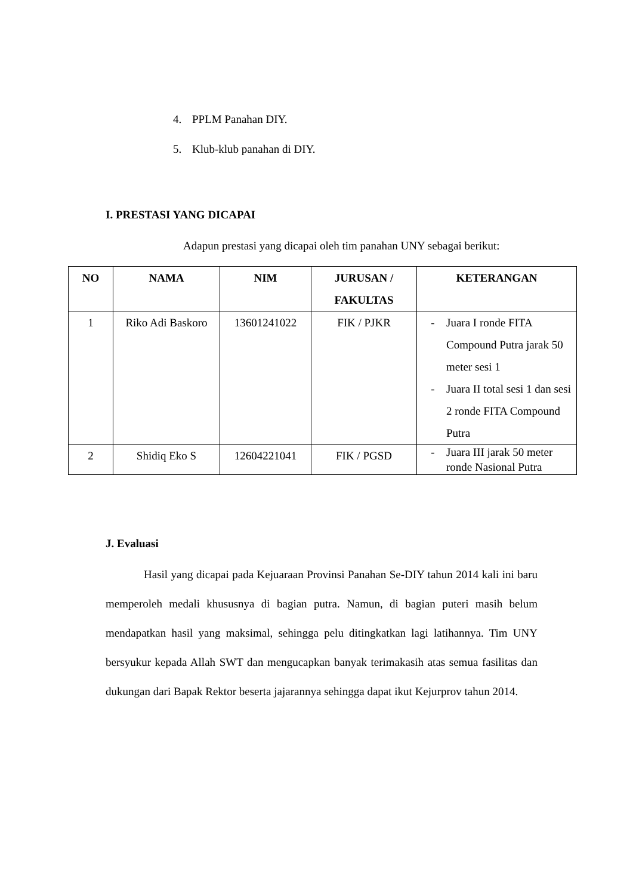4. PPLM Panahan DIY.
5. Klub-klub panahan di DIY.
I. PRESTASI YANG DICAPAI
Adapun prestasi yang dicapai oleh tim panahan UNY sebagai berikut:
| NO | NAMA | NIM | JURUSAN / FAKULTAS | KETERANGAN |
| --- | --- | --- | --- | --- |
| 1 | Riko Adi Baskoro | 13601241022 | FIK / PJKR | - Juara I ronde FITA Compound Putra jarak 50 meter sesi 1 - Juara II total sesi 1 dan sesi 2 ronde FITA Compound Putra |
| 2 | Shidiq Eko S | 12604221041 | FIK / PGSD | - Juara III jarak 50 meter ronde Nasional Putra |
J. Evaluasi
Hasil yang dicapai pada Kejuaraan Provinsi Panahan Se-DIY tahun 2014 kali ini baru memperoleh medali khususnya di bagian putra. Namun, di bagian puteri masih belum mendapatkan hasil yang maksimal, sehingga pelu ditingkatkan lagi latihannya. Tim UNY bersyukur kepada Allah SWT dan mengucapkan banyak terimakasih atas semua fasilitas dan dukungan dari Bapak Rektor beserta jajarannya sehingga dapat ikut Kejurprov tahun 2014.